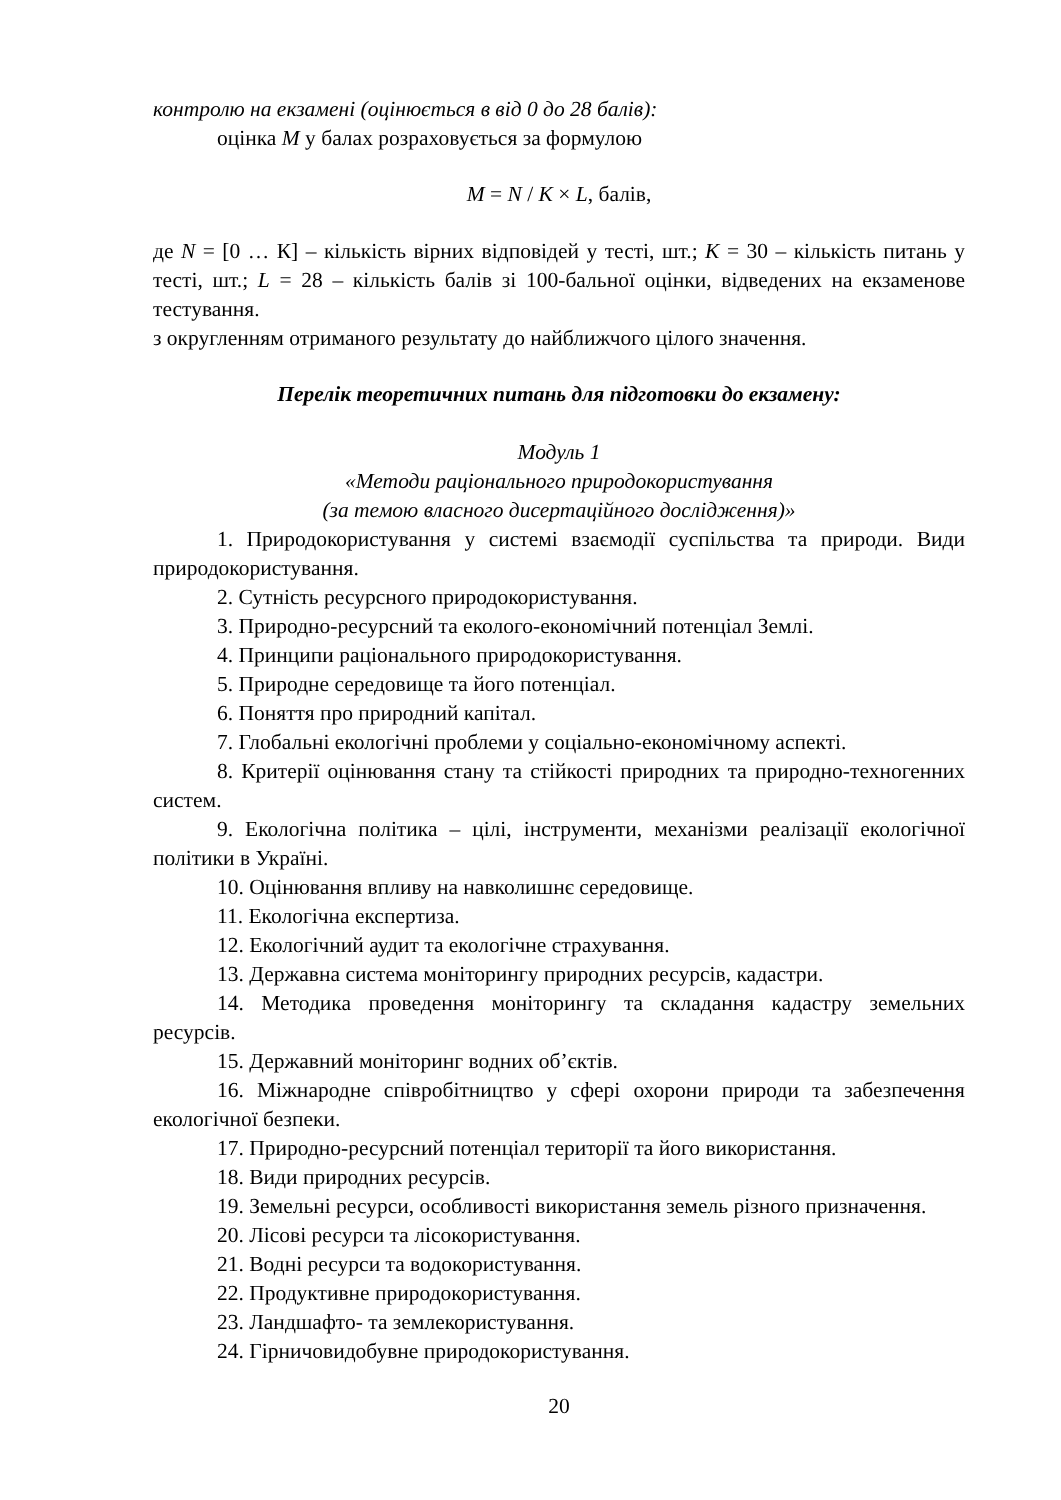контролю на екзамені (оцінюється в від 0 до 28 балів):
оцінка M у балах розраховується за формулою
M = N / K × L, балів,
де N = [0 … К] – кількість вірних відповідей у тесті, шт.; K = 30 – кількість питань у тесті, шт.; L = 28 – кількість балів зі 100-бальної оцінки, відведених на екзаменове тестування.
з округленням отриманого результату до найближчого цілого значення.
Перелік теоретичних питань для підготовки до екзамену:
Модуль 1
«Методи раціонального природокористування
(за темою власного дисертаційного дослідження)»
1. Природокористування у системі взаємодії суспільства та природи. Види природокористування.
2. Сутність ресурсного природокористування.
3. Природно-ресурсний та еколого-економічний потенціал Землі.
4. Принципи раціонального природокористування.
5. Природне середовище та його потенціал.
6. Поняття про природний капітал.
7. Глобальні екологічні проблеми у соціально-економічному аспекті.
8. Критерії оцінювання стану та стійкості природних та природно-техногенних систем.
9. Екологічна політика – цілі, інструменти, механізми реалізації екологічної політики в Україні.
10. Оцінювання впливу на навколишнє середовище.
11. Екологічна експертиза.
12. Екологічний аудит та екологічне страхування.
13. Державна система моніторингу природних ресурсів, кадастри.
14. Методика проведення моніторингу та складання кадастру земельних ресурсів.
15. Державний моніторинг водних об’єктів.
16. Міжнародне співробітництво у сфері охорони природи та забезпечення екологічної безпеки.
17. Природно-ресурсний потенціал території та його використання.
18. Види природних ресурсів.
19. Земельні ресурси, особливості використання земель різного призначення.
20. Лісові ресурси та лісокористування.
21. Водні ресурси та водокористування.
22. Продуктивне природокористування.
23. Ландшафто- та землекористування.
24. Гірничовидобувне природокористування.
20